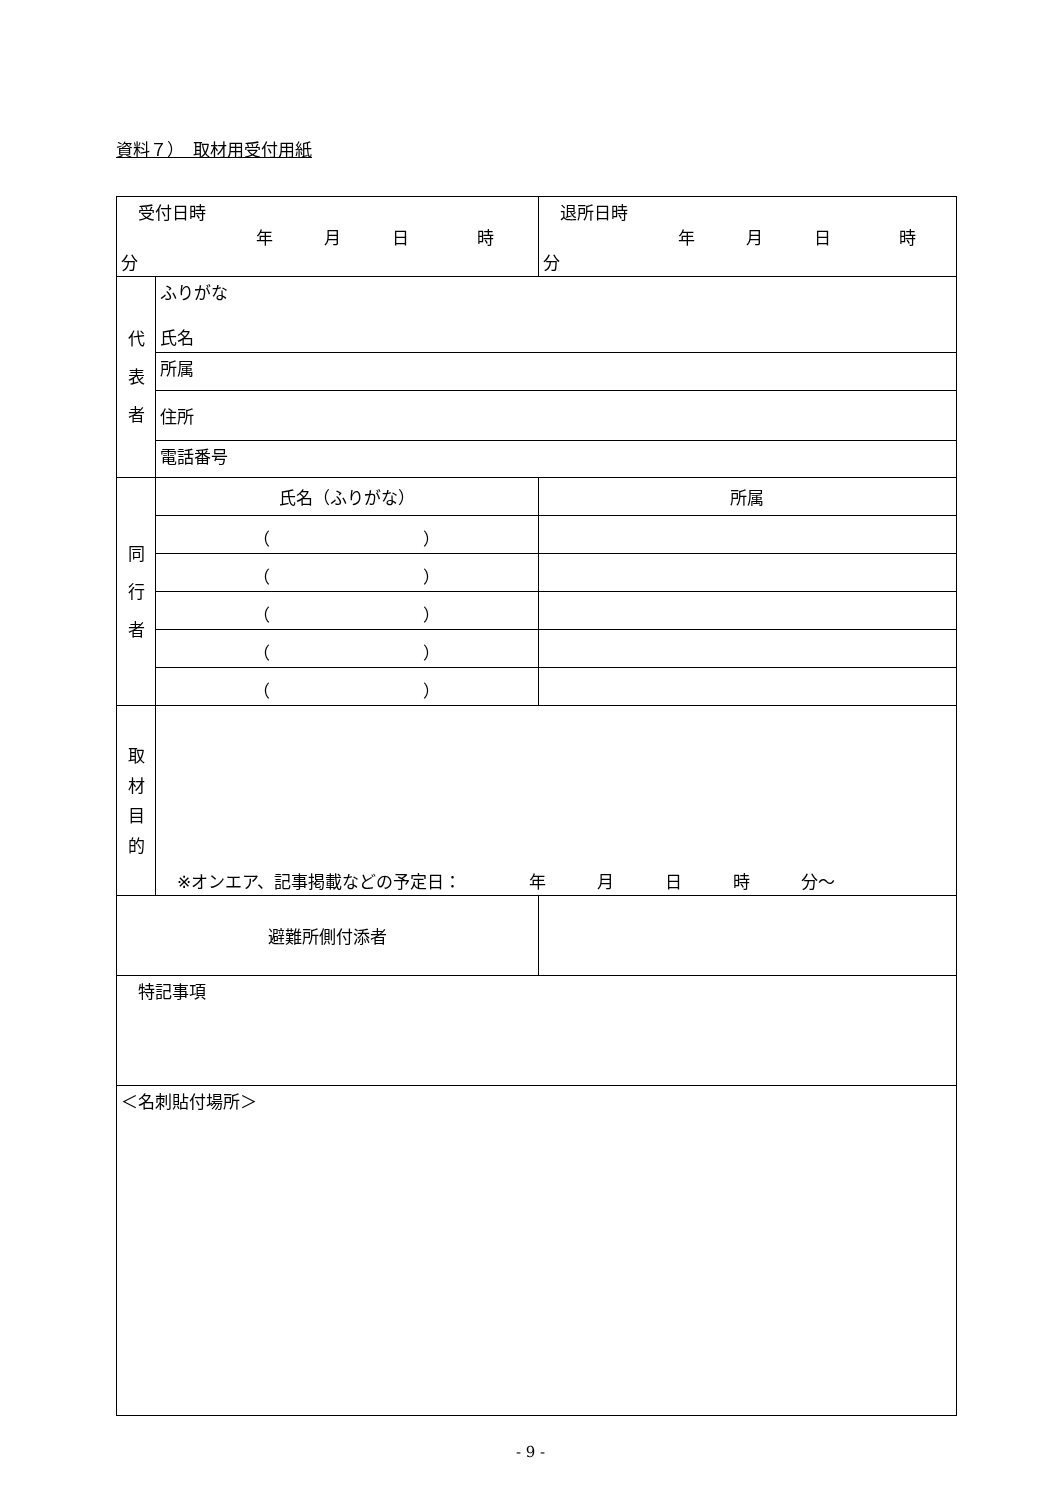資料７）　取材用受付用紙
| 受付日時 年 月 日 時 分 | | 退所日時 年 月 日 時 分 |
| 代 表 者 | ふりがな 氏名 | |
| | 所属 | |
| | 住所 | |
| | 電話番号 | |
| 同 行 者 | 氏名（ふりがな） | 所属 |
| | （ ） | |
| | （ ） | |
| | （ ） | |
| | （ ） | |
| | （ ） | |
| 取 材 目 的 | ※オンエア、記事掲載などの予定日： 年 月 日 時 分～ | |
| 避難所側付添者 | | |
| 特記事項 | | |
| ＜名刺貼付場所＞ | | |
- 9 -